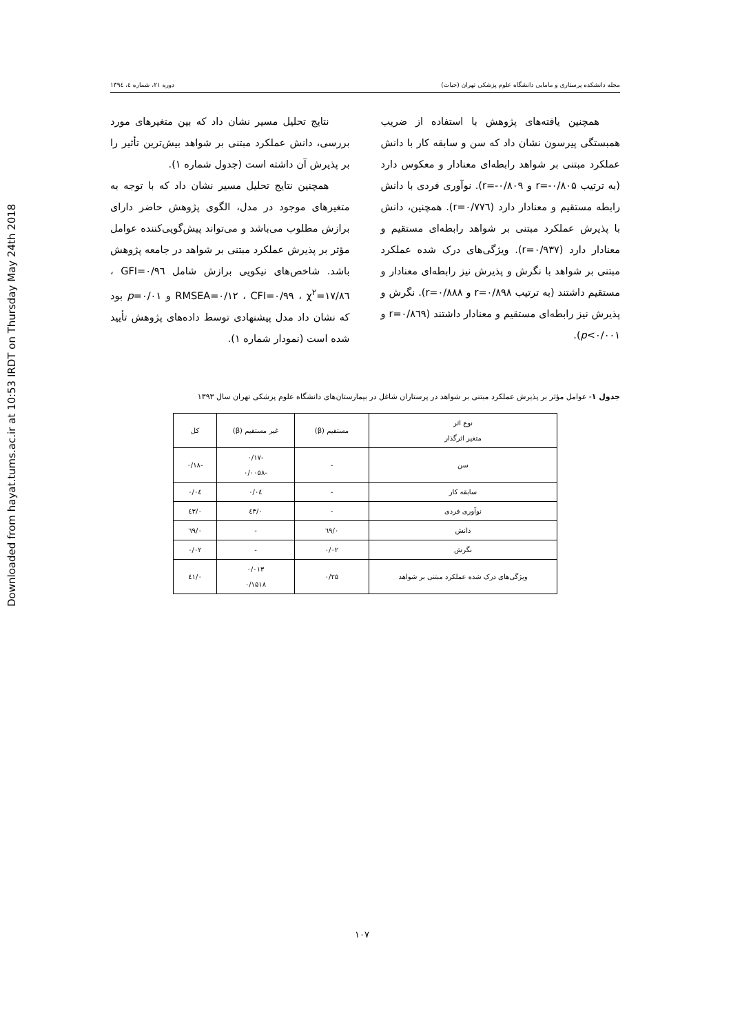Downloaded from hayat.tums.ac.ir at 10:53 IRDT on Thursday May 24th 2018
مجله دانشکده پرستاری و مامایی دانشگاه علوم پزشکی تهران (حیات) دوره ۲۱، شماره ٤، ۱۳۹٤
همچنین یافته‌های پژوهش با استفاده از ضریب همبستگی پیرسون نشان داد که سن و سابقه کار با دانش عملکرد مبتنی بر شواهد رابطه‌ای معنادار و معکوس دارد (به ترتیب r=-۰/۸۰۵ و r=-۰/۸۰۹). نوآوری فردی با دانش رابطه مستقیم و معنادار دارد (r=۰/۷۷٦). همچنین، دانش با پذیرش عملکرد مبتنی بر شواهد رابطه‌ای مستقیم و معنادار دارد (r=۰/۹۳۷). ویژگی‌های درک شده عملکرد مبتنی بر شواهد با نگرش و پذیرش نیز رابطه‌ای معنادار و مستقیم داشتند (به ترتیب r=۰/۸۹۸ و r=۰/۸۸۸). نگرش و پذیرش نیز رابطه‌ای مستقیم و معنادار داشتند (r=۰/۸٦۹ و p<۰/۰۰۱).
نتایج تحلیل مسیر نشان داد که بین متغیرهای مورد بررسی، دانش عملکرد مبتنی بر شواهد بیش‌ترین تأثیر را بر پذیرش آن داشته است (جدول شماره ۱).
همچنین نتایج تحلیل مسیر نشان داد که با توجه به متغیرهای موجود در مدل، الگوی پژوهش حاضر دارای برازش مطلوب می‌باشد و می‌تواند پیش‌گویی‌کننده عوامل مؤثر بر پذیرش عملکرد مبتنی بر شواهد در جامعه پژوهش باشد. شاخص‌های نیکویی برازش شامل GFI=۰/۹٦ ، CFI=۰/۹۹ ، χ<sup>۲</sup>=۱۷/۸٦ ، RMSEA=۰/۱۲ و p=۰/۰۱ بود که نشان داد مدل پیشنهادی توسط داده‌های پژوهش تأیید شده است (نمودار شماره ۱).
جدول ۱- عوامل مؤثر بر پذیرش عملکرد مبتنی بر شواهد در پرستاران شاغل در بیمارستان‌های دانشگاه علوم پزشکی تهران سال ۱۳۹۳
| نوع اثر متغیر اثرگذار | مستقیم (β) | غیر مستقیم (β) | کل |
| --- | --- | --- | --- |
| سن | - | -۰/۱۷ -۰/۰۰۵۸ | -۰/۱۸ |
| سابقه کار | - | ۰/۰٤ | ۰/۰٤ |
| نوآوری فردی | - | ۰/٤۳ | ۰/٤۳ |
| دانش | ۰/٦۹ | - | ۰/٦۹ |
| نگرش | ۰/۰۲ | - | ۰/۰۲ |
| ویژگی‌های درک شده عملکرد مبتنی بر شواهد | ۰/۲۵ | ۰/۰۱۳ ۰/۱۵۱۸ | ۰/٤۱ |
۱۰۷